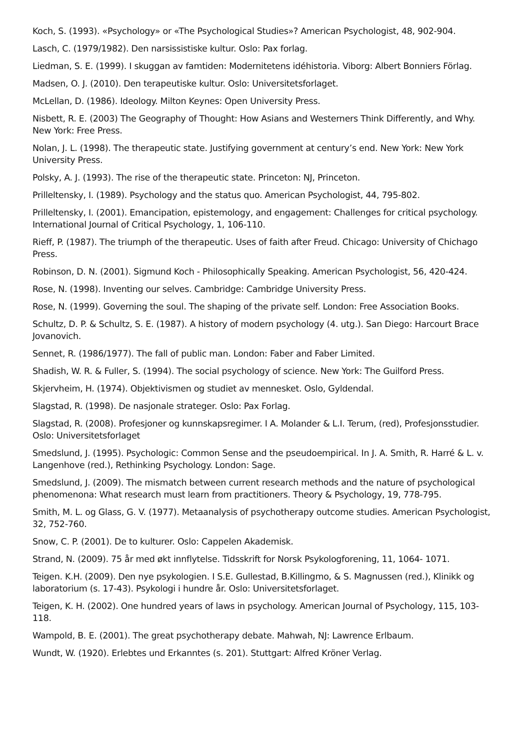Koch, S. (1993). «Psychology» or «The Psychological Studies»? American Psychologist, 48, 902-904.
Lasch, C. (1979/1982). Den narsissistiske kultur. Oslo: Pax forlag.
Liedman, S. E. (1999). I skuggan av famtiden: Modernitetens idéhistoria. Viborg: Albert Bonniers Förlag.
Madsen, O. J. (2010). Den terapeutiske kultur. Oslo: Universitetsforlaget.
McLellan, D. (1986). Ideology. Milton Keynes: Open University Press.
Nisbett, R. E. (2003) The Geography of Thought: How Asians and Westerners Think Differently, and Why. New York: Free Press.
Nolan, J. L. (1998). The therapeutic state. Justifying government at century’s end. New York: New York University Press.
Polsky, A. J. (1993). The rise of the therapeutic state. Princeton: NJ, Princeton.
Prilleltensky, I. (1989). Psychology and the status quo. American Psychologist, 44, 795-802.
Prilleltensky, I. (2001). Emancipation, epistemology, and engagement: Challenges for critical psychology. International Journal of Critical Psychology, 1, 106-110.
Rieff, P. (1987). The triumph of the therapeutic. Uses of faith after Freud. Chicago: University of Chichago Press.
Robinson, D. N. (2001). Sigmund Koch - Philosophically Speaking. American Psychologist, 56, 420-424.
Rose, N. (1998). Inventing our selves. Cambridge: Cambridge University Press.
Rose, N. (1999). Governing the soul. The shaping of the private self. London: Free Association Books.
Schultz, D. P. & Schultz, S. E. (1987). A history of modern psychology (4. utg.). San Diego: Harcourt Brace Jovanovich.
Sennet, R. (1986/1977). The fall of public man. London: Faber and Faber Limited.
Shadish, W. R. & Fuller, S. (1994). The social psychology of science. New York: The Guilford Press.
Skjervheim, H. (1974). Objektivismen og studiet av mennesket. Oslo, Gyldendal.
Slagstad, R. (1998). De nasjonale strateger. Oslo: Pax Forlag.
Slagstad, R. (2008). Profesjoner og kunnskapsregimer. I A. Molander & L.I. Terum, (red), Profesjonsstudier. Oslo: Universitetsforlaget
Smedslund, J. (1995). Psychologic: Common Sense and the pseudoempirical. In J. A. Smith, R. Harré & L. v. Langenhove (red.), Rethinking Psychology. London: Sage.
Smedslund, J. (2009). The mismatch between current research methods and the nature of psychological phenomenona: What research must learn from practitioners. Theory & Psychology, 19, 778-795.
Smith, M. L. og Glass, G. V. (1977). Metaanalysis of psychotherapy outcome studies. American Psychologist, 32, 752-760.
Snow, C. P. (2001). De to kulturer. Oslo: Cappelen Akademisk.
Strand, N. (2009). 75 år med økt innflytelse. Tidsskrift for Norsk Psykologforening, 11, 1064- 1071.
Teigen. K.H. (2009). Den nye psykologien. I S.E. Gullestad, B.Killingmo, & S. Magnussen (red.), Klinikk og laboratorium (s. 17-43). Psykologi i hundre år. Oslo: Universitetsforlaget.
Teigen, K. H. (2002). One hundred years of laws in psychology. American Journal of Psychology, 115, 103-118.
Wampold, B. E. (2001). The great psychotherapy debate. Mahwah, NJ: Lawrence Erlbaum.
Wundt, W. (1920). Erlebtes und Erkanntes (s. 201). Stuttgart: Alfred Kröner Verlag.